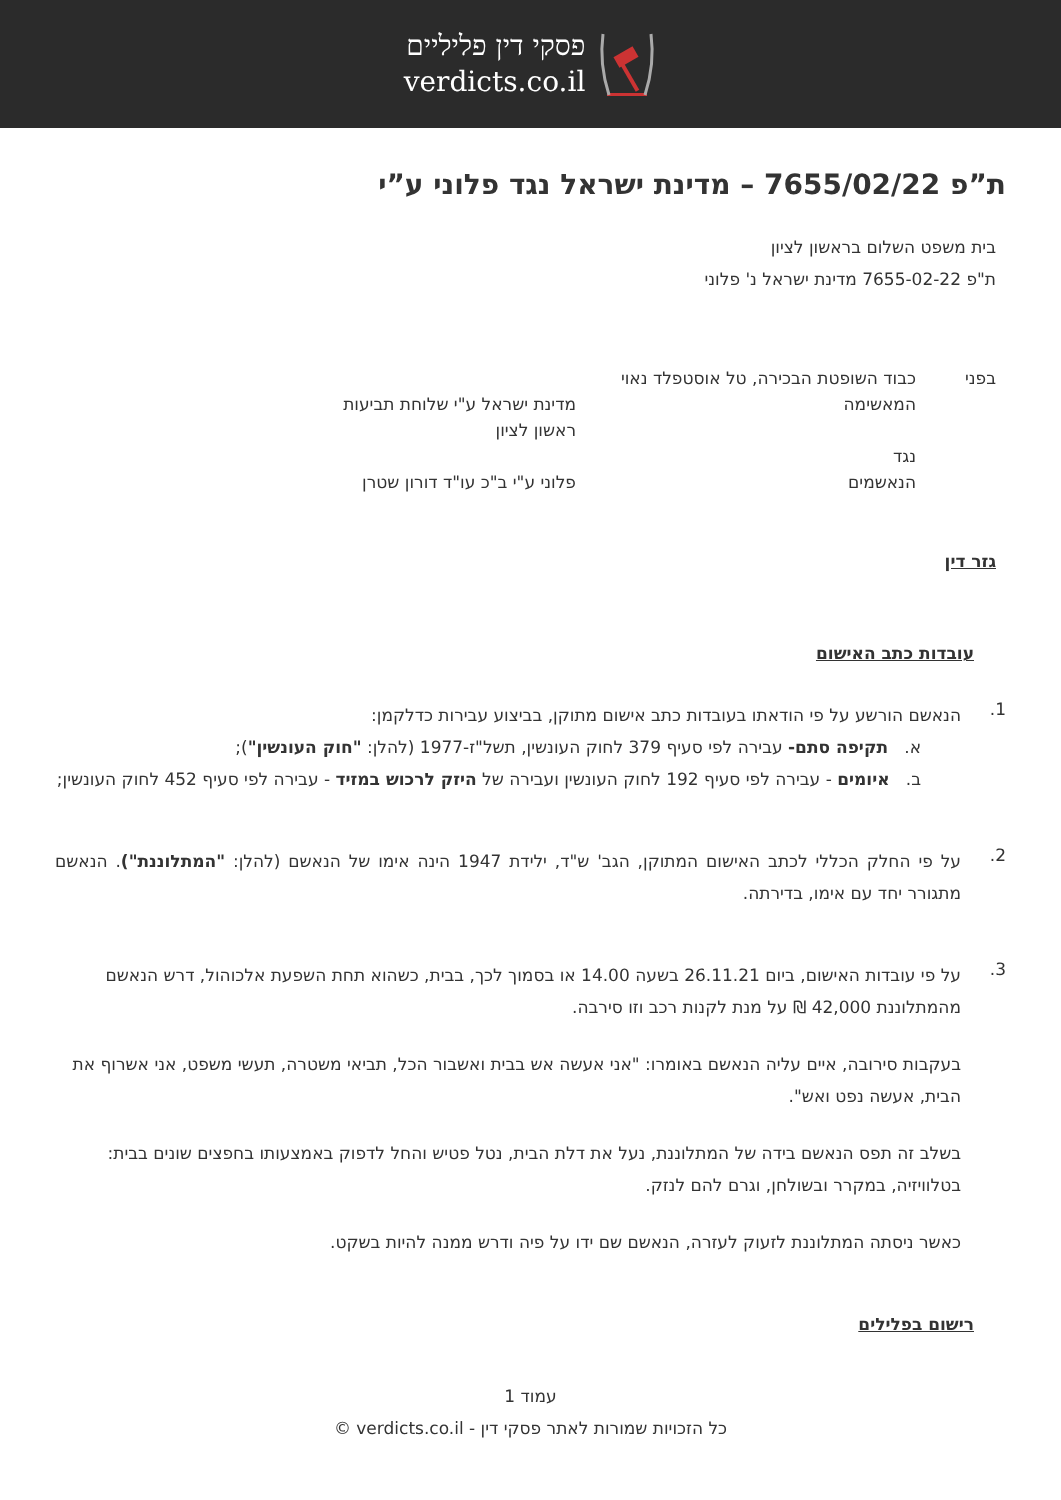פסקי דין פליליים
verdicts.co.il
ת”פ 7655/02/22 – מדינת ישראל נגד פלוני ע”י
בית משפט השלום בראשון לציון
ת"פ 7655-02-22 מדינת ישראל נ' פלוני
בפני
כבוד השופטת הבכירה, טל אוסטפלד נאוי
המאשימה
מדינת ישראל ע"י שלוחת תביעות
ראשון לציון
נגד
הנאשמים
פלוני ע"י ב"כ עו"ד דורון שטרן
גזר דין
עובדות כתב האישום
1.
הנאשם הורשע על פי הודאתו בעובדות כתב אישום מתוקן, בביצוע עבירות כדלקמן:
א. תקיפה סתם- עבירה לפי סעיף 379 לחוק העונשין, תשל"ז-1977 (להלן: "חוק העונשין");
ב. איומים - עבירה לפי סעיף 192 לחוק העונשין ועבירה של היזק לרכוש במזיד - עבירה לפי סעיף 452 לחוק העונשין;
2.
על פי החלק הכללי לכתב האישום המתוקן, הגב' ש"ד, ילידת 1947 הינה אימו של הנאשם (להלן: "המתלוננת"). הנאשם מתגורר יחד עם אימו, בדירתה.
3.
על פי עובדות האישום, ביום 26.11.21 בשעה 14.00 או בסמוך לכך, בבית, כשהוא תחת השפעת אלכוהול, דרש הנאשם מהמתלוננת 42,000 ₪ על מנת לקנות רכב וזו סירבה.
בעקבות סירובה, איים עליה הנאשם באומרו: "אני אעשה אש בבית ואשבור הכל, תביאי משטרה, תעשי משפט, אני אשרוף את הבית, אעשה נפט ואש".
בשלב זה תפס הנאשם בידה של המתלוננת, נעל את דלת הבית, נטל פטיש והחל לדפוק באמצעותו בחפצים שונים בבית: בטלוויזיה, במקרר ובשולחן, וגרם להם לנזק.
כאשר ניסתה המתלוננת לזעוק לעזרה, הנאשם שם ידו על פיה ודרש ממנה להיות בשקט.
רישום בפלילים
עמוד 1
כל הזכויות שמורות לאתר פסקי דין - verdicts.co.il ©